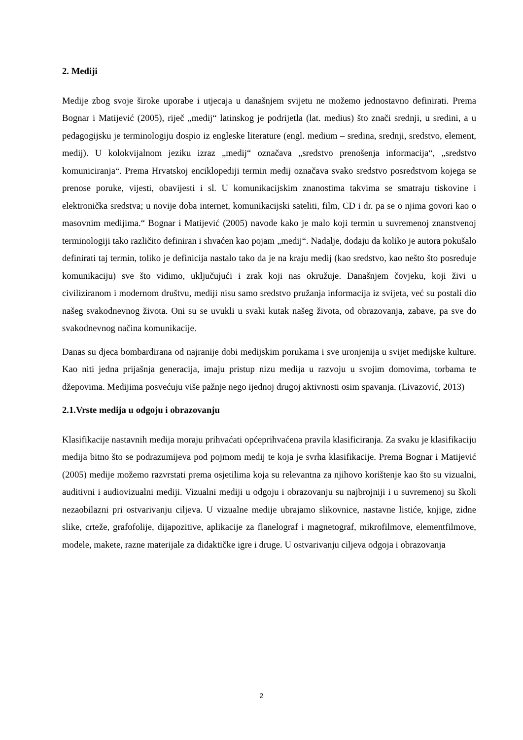2. Mediji
Medije zbog svoje široke uporabe i utjecaja u današnjem svijetu ne možemo jednostavno definirati. Prema Bognar i Matijević (2005), riječ „medij“ latinskog je podrijetla (lat. medius) što znači srednji, u sredini, a u pedagogijsku je terminologiju dospio iz engleske literature (engl. medium – sredina, srednji, sredstvo, element, medij). U kolokvijalnom jeziku izraz „medij“ označava „sredstvo prenošenja informacija“, „sredstvo komuniciranja“. Prema Hrvatskoj enciklopediji termin medij označava svako sredstvo posredstvom kojega se prenose poruke, vijesti, obavijesti i sl. U komunikacijskim znanostima takvima se smatraju tiskovine i elektronička sredstva; u novije doba internet, komunikacijski sateliti, film, CD i dr. pa se o njima govori kao o masovnim medijima.“ Bognar i Matijević (2005) navode kako je malo koji termin u suvremenoj znanstvenoj terminologiji tako različito definiran i shvaćen kao pojam „medij“. Nadalje, dodaju da koliko je autora pokušalo definirati taj termin, toliko je definicija nastalo tako da je na kraju medij (kao sredstvo, kao nešto što posreduje komunikaciju) sve što vidimo, uključujući i zrak koji nas okružuje. Današnjem čovjeku, koji živi u civiliziranom i modernom društvu, mediji nisu samo sredstvo pružanja informacija iz svijeta, već su postali dio našeg svakodnevnog života. Oni su se uvukli u svaki kutak našeg života, od obrazovanja, zabave, pa sve do svakodnevnog načina komunikacije.
Danas su djeca bombardirana od najranije dobi medijskim porukama i sve uronjenija u svijet medijske kulture. Kao niti jedna prijašnja generacija, imaju pristup nizu medija u razvoju u svojim domovima, torbama te džepovima. Medijima posvećuju više pažnje nego ijednoj drugoj aktivnosti osim spavanja. (Livazović, 2013)
2.1.Vrste medija u odgoju i obrazovanju
Klasifikacije nastavnih medija moraju prihvaćati općeprihvaćena pravila klasificiranja. Za svaku je klasifikaciju medija bitno što se podrazumijeva pod pojmom medij te koja je svrha klasifikacije. Prema Bognar i Matijević (2005) medije možemo razvrstati prema osjetilima koja su relevantna za njihovo korištenje kao što su vizualni, auditivni i audiovizualni mediji. Vizualni mediji u odgoju i obrazovanju su najbrojniji i u suvremenoj su školi nezaobilazni pri ostvarivanju ciljeva. U vizualne medije ubrajamo slikovnice, nastavne listiće, knjige, zidne slike, crteže, grafofolije, dijapozitive, aplikacije za flanelograf i magnetograf, mikrofilmove, elementfilmove, modele, makete, razne materijale za didaktičke igre i druge. U ostvarivanju ciljeva odgoja i obrazovanja
2